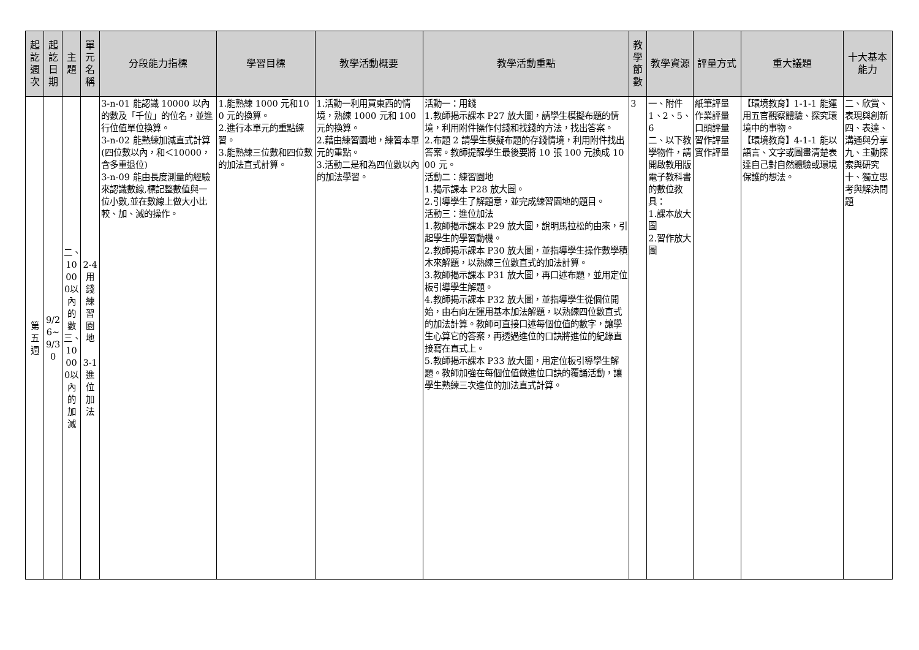| 起訖週次 | 起訖日期 | 主題 | 單元名稱 | 分段能力指標 | 學習目標 | 教學活動概要 | 教學活動重點 | 教學節數 | 教學資源 | 評量方式 | 重大議題 | 十大基本能力 |
| --- | --- | --- | --- | --- | --- | --- | --- | --- | --- | --- | --- | --- |
| 第五週 | 9/26~9/30 | 二、10000以內的數三、10000以內的加減 | 2-4用錢練習園地 3-1進位加法 | 3-n-01 能認識 10000 以內的數及「千位」的位名，並進行位值單位換算。 3-n-02 能熟練加減直式計算(四位數以內，和＜10000，含多重退位) 3-n-09 能由長度測量的經驗來認識數線,標記整數值與一位小數,並在數線上做大小比較、加、減的操作。 | 1.能熟練 1000 元和100 元的換算。 2.進行本單元的重點練習。 3.能熟練三位數和四位數的加法直式計算。 | 1.活動一利用買東西的情境，熟練 1000 元和 100 元的換算。 2.藉由練習園地，練習本單元的重點。 3.活動二是和為四位數以內的加法學習。 | 活動一：用錢 1.教師揭示課本 P27 放大圖，請學生模擬布題的情境，利用附件操作付錢和找錢的方法，找出答案。 2.布題 2 請學生模擬布題的存錢情境，利用附件找出答案。教師提醒學生最後要將 10 張 100 元換成 1000 元。 活動二：練習園地 1.揭示課本 P28 放大圖。 2.引導學生了解題意，並完成練習園地的題目。 活動三：進位加法 1.教師揭示課本 P29 放大圖，說明馬拉松的由來，引起學生的學習動機。 2.教師揭示課本 P30 放大圖，並指導學生操作數學積木來解題，以熟練三位數直式的加法計算。 3.教師揭示課本 P31 放大圖，再口述布題，並用定位板引導學生解題。 4.教師揭示課本 P32 放大圖，並指導學生從個位開始，由右向左運用基本加法解題，以熟練四位數直式的加法計算。教師可直接口述每個位值的數字，讓學生心算它的答案，再透過進位的口訣將進位的紀錄直接寫在直式上。 5.教師揭示課本 P33 放大圖，用定位板引導學生解題。教師加強在每個位值做進位口訣的覆誦活動，讓學生熟練三次進位的加法直式計算。 | 3 | 一、附件1、2、5、6 二、以下教學物件，請開啟教用版電子教科書的數位教具： 1.課本放大圖 2.習作放大圖 | 紙筆評量 作業評量 口頭評量 習作評量 實作評量 | 【環境教育】1-1-1 能運用五官觀察體驗、探究環境中的事物。 【環境教育】4-1-1 能以語言、文字或圖畫清楚表達自己對自然體驗或環境保護的想法。 | 二、欣賞、表現與創新 四、表達、溝通與分享 九、主動探索與研究 十、獨立思考與解決問題 |